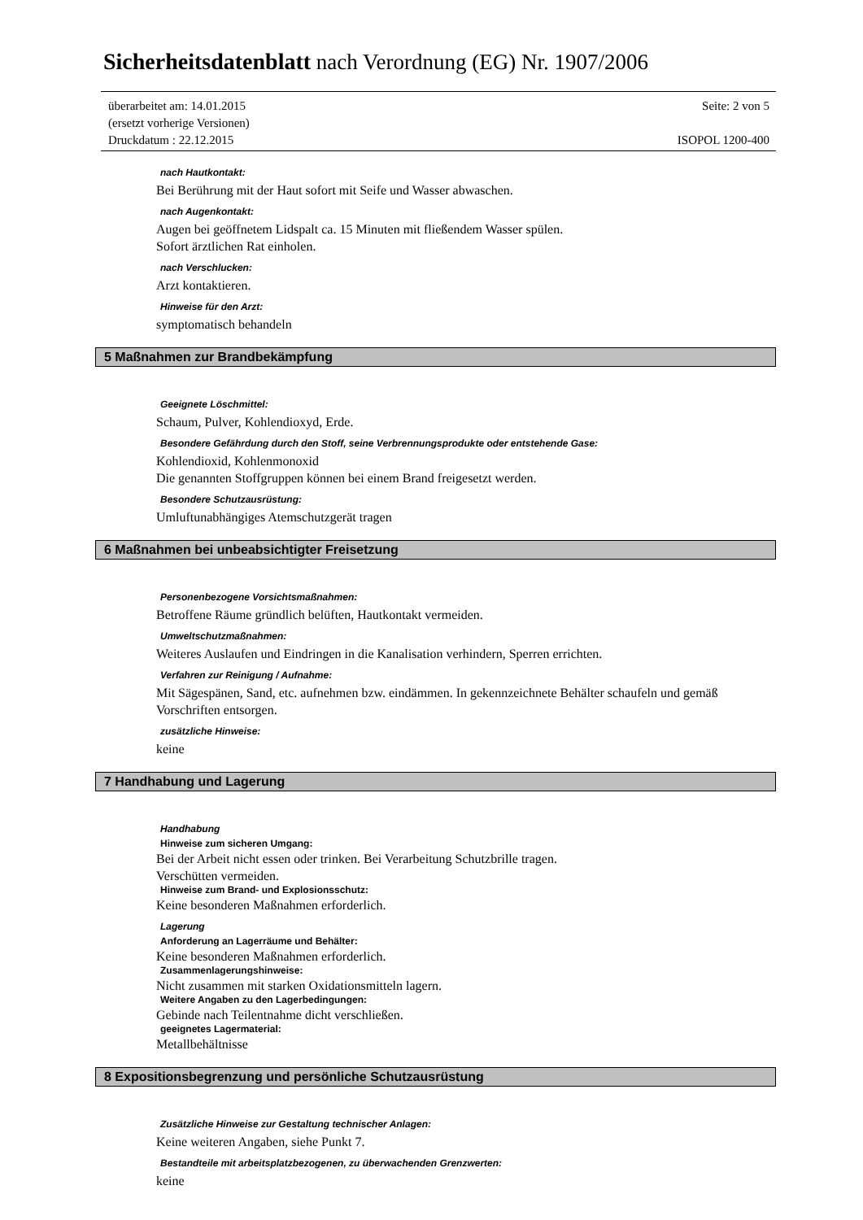Sicherheitsdatenblatt nach Verordnung (EG) Nr. 1907/2006
überarbeitet am: 14.01.2015 Seite: 2 von 5
(ersetzt vorherige Versionen)
Druckdatum : 22.12.2015 ISOPOL 1200-400
nach Hautkontakt:
Bei Berührung mit der Haut sofort mit Seife und Wasser abwaschen.
nach Augenkontakt:
Augen bei geöffnetem Lidspalt ca. 15 Minuten mit fließendem Wasser spülen.
Sofort ärztlichen Rat einholen.
nach Verschlucken:
Arzt kontaktieren.
Hinweise für den Arzt:
symptomatisch behandeln
5 Maßnahmen zur Brandbekämpfung
Geeignete Löschmittel:
Schaum, Pulver, Kohlendioxyd, Erde.
Besondere Gefährdung durch den Stoff, seine Verbrennungsprodukte oder entstehende Gase:
Kohlendioxid, Kohlenmonoxid
Die genannten Stoffgruppen können bei einem Brand freigesetzt werden.
Besondere Schutzausrüstung:
Umluftunabhängiges Atemschutzgerät tragen
6 Maßnahmen bei unbeabsichtigter Freisetzung
Personenbezogene Vorsichtsmaßnahmen:
Betroffene Räume gründlich belüften, Hautkontakt vermeiden.
Umweltschutzmaßnahmen:
Weiteres Auslaufen und Eindringen in die Kanalisation verhindern, Sperren errichten.
Verfahren zur Reinigung / Aufnahme:
Mit Sägespänen, Sand, etc. aufnehmen bzw. eindämmen. In gekennzeichnete Behälter schaufeln und gemäß Vorschriften entsorgen.
zusätzliche Hinweise:
keine
7 Handhabung und Lagerung
Handhabung
Hinweise zum sicheren Umgang:
Bei der Arbeit nicht essen oder trinken. Bei Verarbeitung Schutzbrille tragen.
Verschütten vermeiden.
Hinweise zum Brand- und Explosionsschutz:
Keine besonderen Maßnahmen erforderlich.
Lagerung
Anforderung an Lagerräume und Behälter:
Keine besonderen Maßnahmen erforderlich.
Zusammenlagerungshinweise:
Nicht zusammen mit starken Oxidationsmitteln lagern.
Weitere Angaben zu den Lagerbedingungen:
Gebinde nach Teilentnahme dicht verschließen.
geeignetes Lagermaterial:
Metallbehältnisse
8 Expositionsbegrenzung und persönliche Schutzausrüstung
Zusätzliche Hinweise zur Gestaltung technischer Anlagen:
Keine weiteren Angaben, siehe Punkt 7.
Bestandteile mit arbeitsplatzbezogenen, zu überwachenden Grenzwerten:
keine